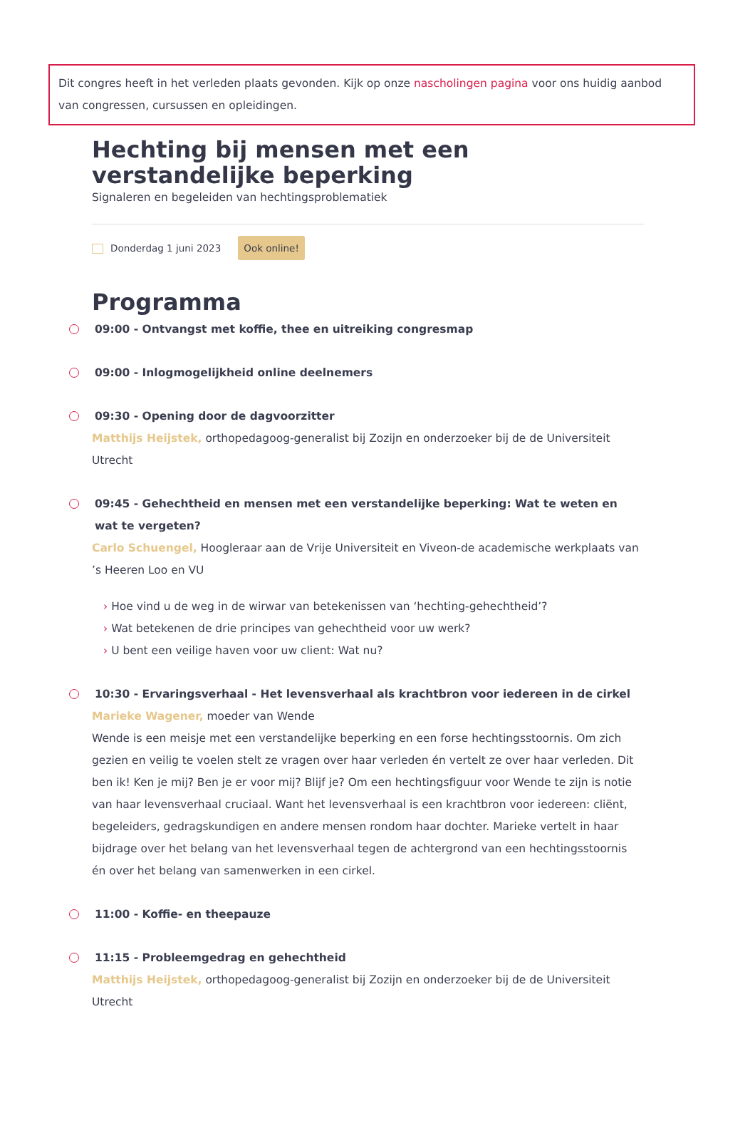Dit congres heeft in het verleden plaats gevonden. Kijk op onze nascholingen pagina voor ons huidig aanbod van congressen, cursussen en opleidingen.
Hechting bij mensen met een verstandelijke beperking
Signaleren en begeleiden van hechtingsproblematiek
Donderdag 1 juni 2023 Ook online!
Programma
09:00 - Ontvangst met koffie, thee en uitreiking congresmap
09:00 - Inlogmogelijkheid online deelnemers
09:30 - Opening door de dagvoorzitter
Matthijs Heijstek, orthopedagoog-generalist bij Zozijn en onderzoeker bij de de Universiteit Utrecht
09:45 - Gehechtheid en mensen met een verstandelijke beperking: Wat te weten en wat te vergeten?
Carlo Schuengel, Hoogleraar aan de Vrije Universiteit en Viveon-de academische werkplaats van ’s Heeren Loo en VU
Hoe vind u de weg in de wirwar van betekenissen van ‘hechting-gehechtheid’?
Wat betekenen de drie principes van gehechtheid voor uw werk?
U bent een veilige haven voor uw client: Wat nu?
10:30 - Ervaringsverhaal - Het levensverhaal als krachtbron voor iedereen in de cirkel
Marieke Wagener, moeder van Wende
Wende is een meisje met een verstandelijke beperking en een forse hechtingsstoornis. Om zich gezien en veilig te voelen stelt ze vragen over haar verleden én vertelt ze over haar verleden. Dit ben ik! Ken je mij? Ben je er voor mij? Blijf je? Om een hechtingsfiguur voor Wende te zijn is notie van haar levensverhaal cruciaal. Want het levensverhaal is een krachtbron voor iedereen: cliënt, begeleiders, gedragskundigen en andere mensen rondom haar dochter. Marieke vertelt in haar bijdrage over het belang van het levensverhaal tegen de achtergrond van een hechtingsstoornis én over het belang van samenwerken in een cirkel.
11:00 - Koffie- en theepauze
11:15 - Probleemgedrag en gehechtheid
Matthijs Heijstek, orthopedagoog-generalist bij Zozijn en onderzoeker bij de de Universiteit Utrecht